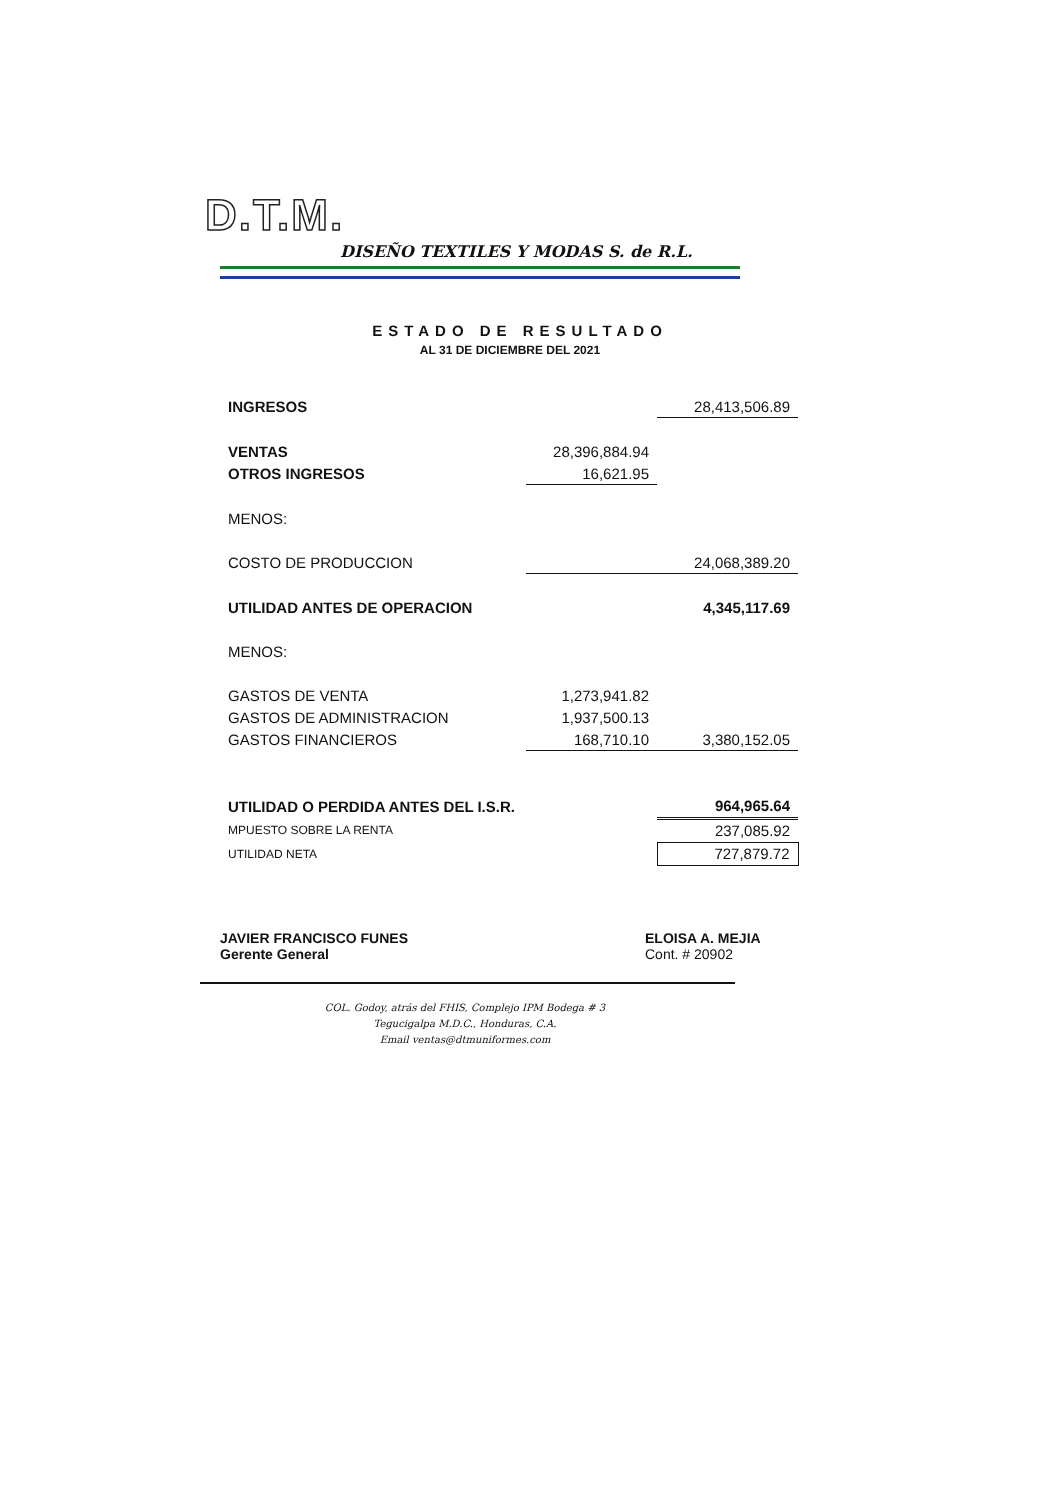D.T.M.
DISEÑO TEXTILES Y MODAS S. de R.L.
ESTADO DE RESULTADO
AL 31 DE DICIEMBRE DEL 2021
| INGRESOS | | 28,413,506.89 |
| VENTAS | 28,396,884.94 | |
| OTROS INGRESOS | 16,621.95 | |
| MENOS: | | |
| COSTO DE PRODUCCION | | 24,068,389.20 |
| UTILIDAD ANTES DE OPERACION | | 4,345,117.69 |
| MENOS: | | |
| GASTOS DE VENTA | 1,273,941.82 | |
| GASTOS DE ADMINISTRACION | 1,937,500.13 | |
| GASTOS FINANCIEROS | 168,710.10 | 3,380,152.05 |
| UTILIDAD O PERDIDA ANTES DEL I.S.R. | | 964,965.64 |
| MPUESTO SOBRE LA RENTA | | 237,085.92 |
| UTILIDAD NETA | | 727,879.72 |
JAVIER FRANCISCO FUNES
Gerente General
ELOISA A. MEJIA
Cont. # 20902
COL. Godoy, atrás del FHIS, Complejo IPM Bodega # 3
Tegucigalpa M.D.C., Honduras, C.A.
Email ventas@dtmuniformes.com